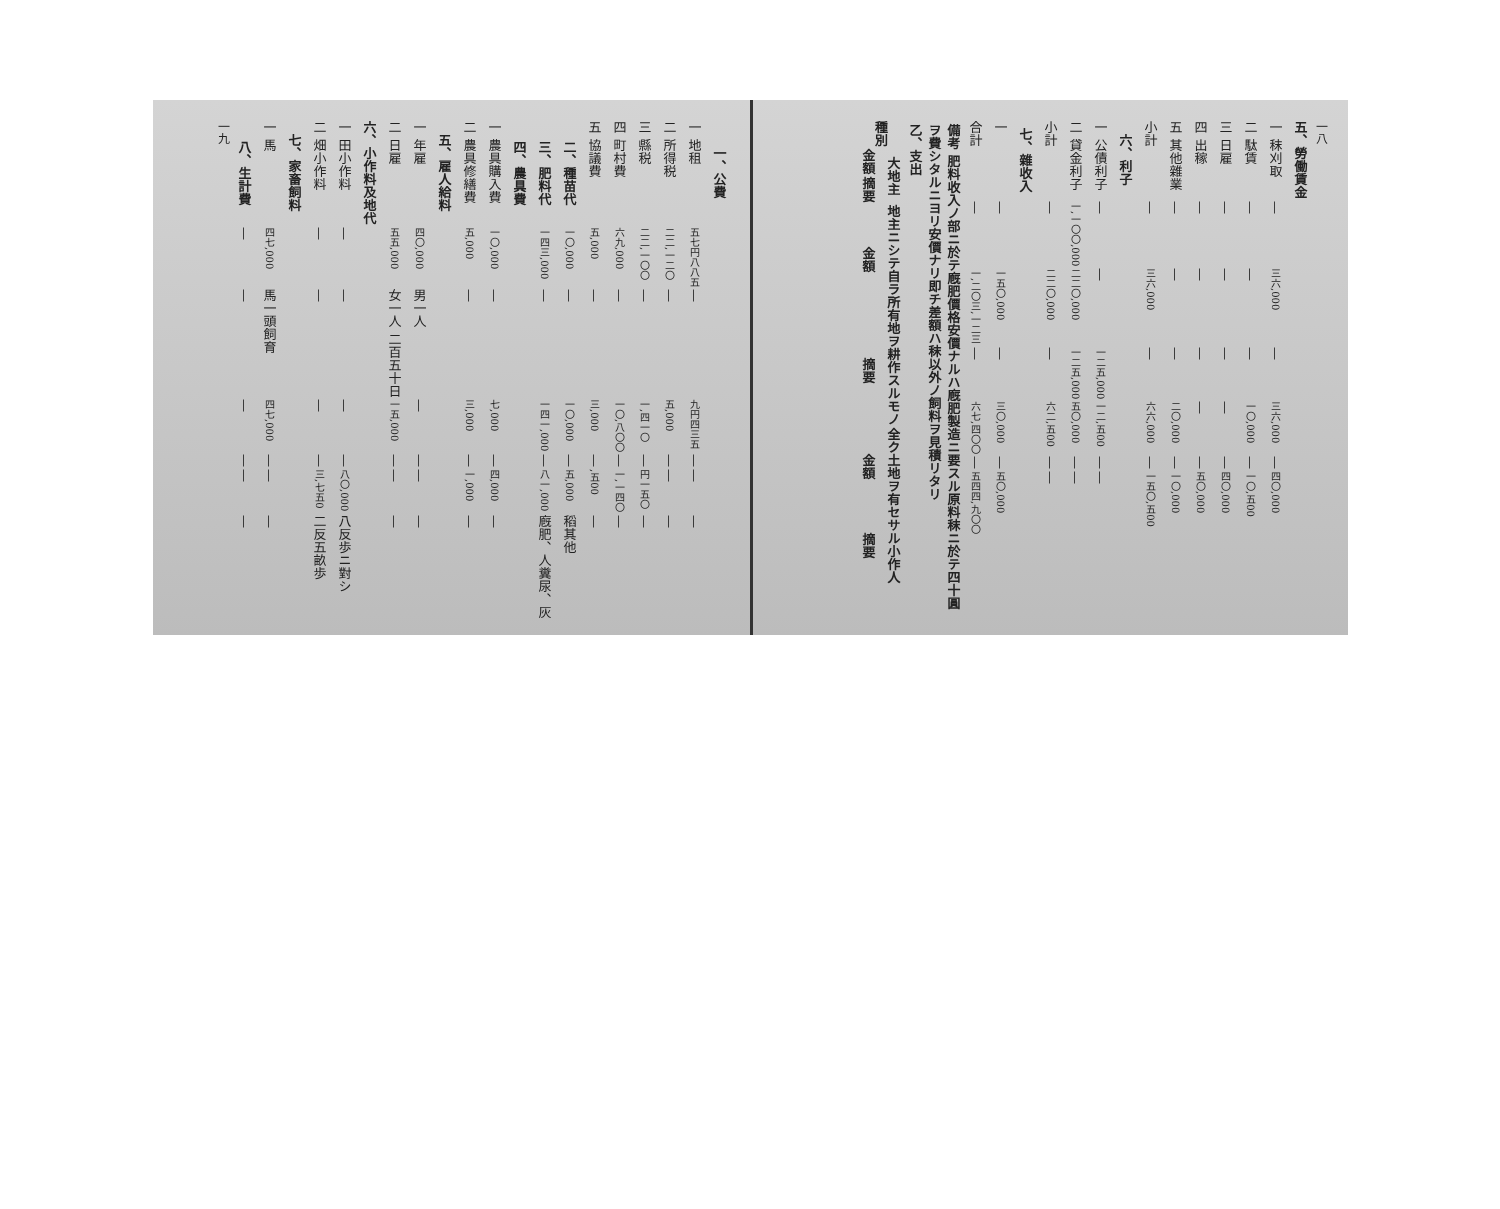一八
| 五、勞働賃金 | | | | | | |
| --- | --- | --- | --- | --- | --- | --- |
| 一 秣刈取 | — | 三六,000 | — | 三六,000 | — | 四〇,000 |
| 二 駄賃 | — | — | — | 一〇,000 | — | 一〇,五00 |
| 三 日雇 | — | — | — | — | — | 四〇,000 |
| 四 出稼 | — | — | — | — | — | 五〇,000 |
| 五 其他雜業 | — | — | — | 二〇,000 | — | 一〇,000 |
| 小計 | — | 三六,000 | — | 六六,000 | — | 一五〇,五00 |
| 六、利子 | | | | | | |
| 一 公債利子 | — | — | 一二五,000 | 一二,五00 | — | — |
| 二 貸金利子 | 一,一〇〇,000 | 二二〇,000 | 一二五,000 | 五〇,000 | — | — |
| 小計 | — | 二二〇,000 | — | 六二,五00 | — | — |
| 七、雜收入 | | | | | | |
| 一 | — | 一五〇,000 | — | 三〇,000 | — | 五〇,000 |
| 合計 | — | 一,二〇三,一二三 | — | 六七,四〇〇 | — | 五四四,九〇〇 |
備考 肥料收入ノ部ニ於テ廐肥價格安價ナルハ廐肥製造ニ要スル原料秣ニ於テ四十圓ヲ費シタルニヨリ安價ナリ即チ差額ハ秣以外ノ飼料ヲ見積リタリ
乙、支出
| 種別 | 大地主 | | 地主ニシテ自ラ所有地ヲ耕作スルモノ | | 全ク土地ヲ有セサル小作人 | |
| --- | --- | --- | --- | --- | --- | --- |
| | 金額 | 摘要 | 金額 | 摘要 | 金額 | 摘要 |
| 一、公費 | | | | | | |
| --- | --- | --- | --- | --- | --- | --- |
| 一 地租 | 五七円八八五 | — | 九円四三五 | — | — | — |
| 二 所得税 | 二二,一二〇 | — | 五,000 | — | — | — |
| 三 縣税 | 二二,一〇〇 | — | 一,四一〇 | — | 円一五〇 | — |
| 四 町村費 | 六九,000 | — | 一〇,八〇〇 | — | 一,一四〇 | — |
| 五 協議費 | 五,000 | — | 三,000 | — | ,五00 | — |
| 二、種苗代 | 一〇,000 | — | 一〇,000 | — | 五,000 | 稻其他 |
| 三、肥料代 | 一四三,000 | — | 一四一,000 | — | 八一,000 | 廐肥、人糞尿、灰 |
| 四、農具費 | | | | | | |
| 一 農具購入費 | 一〇,000 | — | 七,000 | — | 四,000 | — |
| 二 農具修繕費 | 五,000 | — | 三,000 | — | 一,000 | — |
| 五、雇人給料 | | | | | | |
| 一 年雇 | 四〇,000 | 男一人 | — | — | — | — |
| 二 日雇 | 五五,000 | 女一人 二百五十日 | 一五,000 | — | — | — |
| 六、小作料及地代 | | | | | | |
| 一 田小作料 | — | — | — | — | 八〇,000 | 八反歩ニ對シ |
| 二 畑小作料 | — | — | — | — | 三,七五0 | 二反五畝歩 |
| 七、家畜飼料 | | | | | | |
| 一 馬 | 四七,000 | 馬一頭飼育 | 四七,000 | — | — | — |
| 八、生計費 | — | — | — | — | — | — |
一九